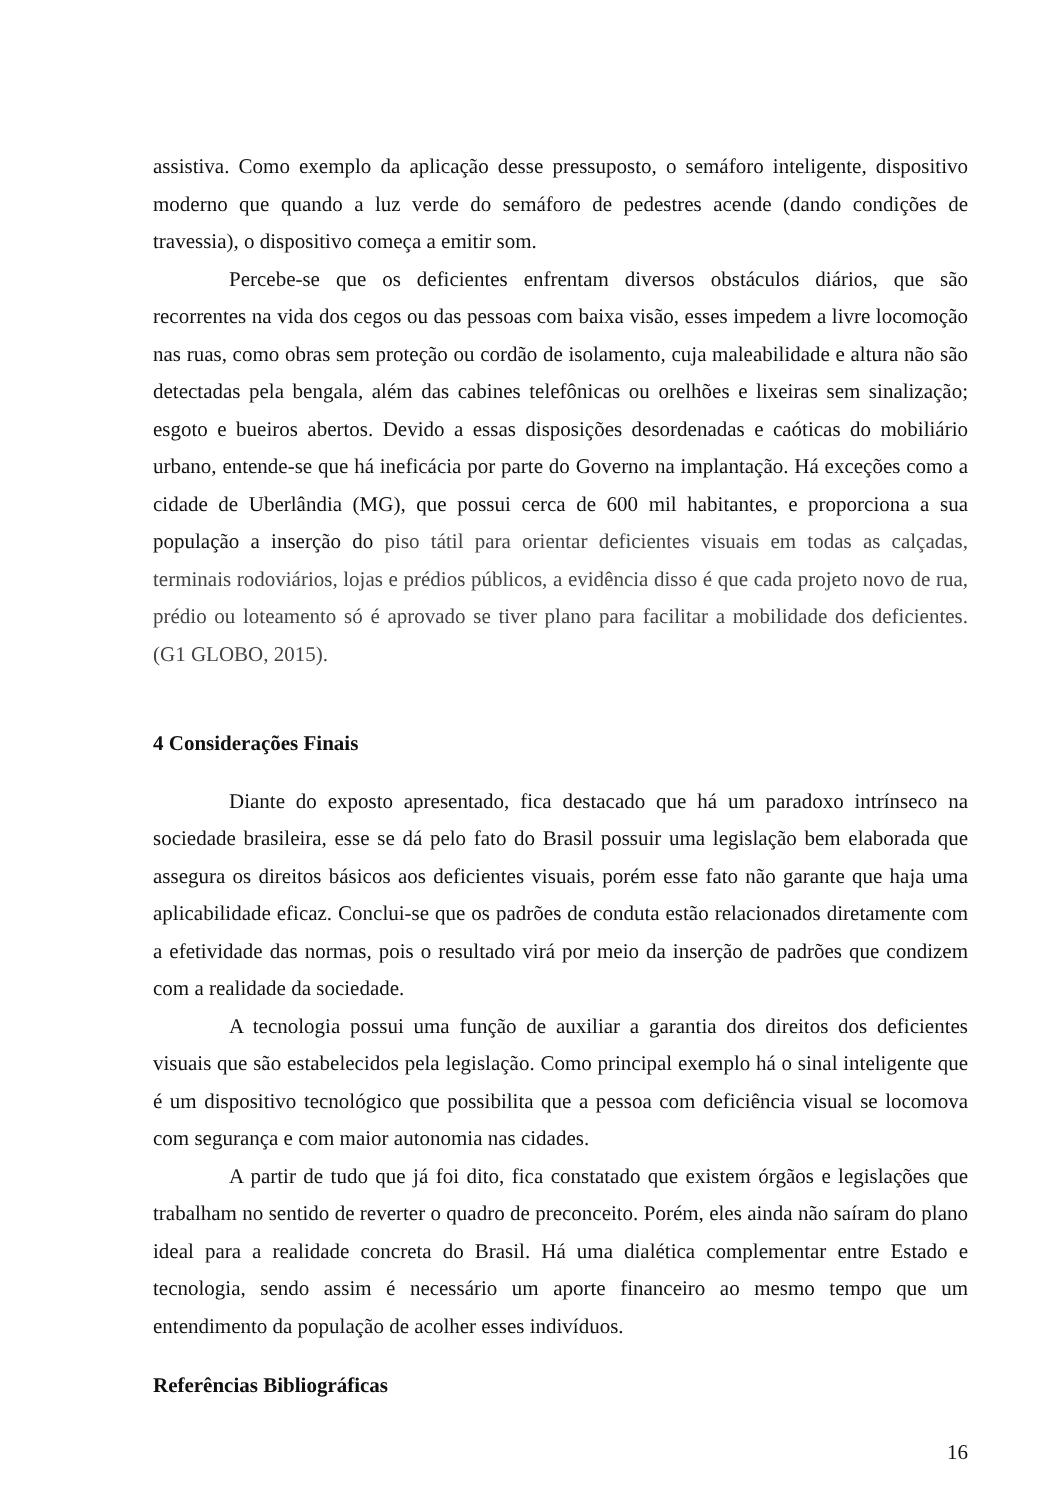assistiva. Como exemplo da aplicação desse pressuposto, o semáforo inteligente, dispositivo moderno que quando a luz verde do semáforo de pedestres acende (dando condições de travessia), o dispositivo começa a emitir som.
Percebe-se que os deficientes enfrentam diversos obstáculos diários, que são recorrentes na vida dos cegos ou das pessoas com baixa visão, esses impedem a livre locomoção nas ruas, como obras sem proteção ou cordão de isolamento, cuja maleabilidade e altura não são detectadas pela bengala, além das cabines telefônicas ou orelhões e lixeiras sem sinalização; esgoto e bueiros abertos. Devido a essas disposições desordenadas e caóticas do mobiliário urbano, entende-se que há ineficácia por parte do Governo na implantação. Há exceções como a cidade de Uberlândia (MG), que possui cerca de 600 mil habitantes, e proporciona a sua população a inserção do piso tátil para orientar deficientes visuais em todas as calçadas, terminais rodoviários, lojas e prédios públicos, a evidência disso é que cada projeto novo de rua, prédio ou loteamento só é aprovado se tiver plano para facilitar a mobilidade dos deficientes. (G1 GLOBO, 2015).
4 Considerações Finais
Diante do exposto apresentado, fica destacado que há um paradoxo intrínseco na sociedade brasileira, esse se dá pelo fato do Brasil possuir uma legislação bem elaborada que assegura os direitos básicos aos deficientes visuais, porém esse fato não garante que haja uma aplicabilidade eficaz. Conclui-se que os padrões de conduta estão relacionados diretamente com a efetividade das normas, pois o resultado virá por meio da inserção de padrões que condizem com a realidade da sociedade.
A tecnologia possui uma função de auxiliar a garantia dos direitos dos deficientes visuais que são estabelecidos pela legislação. Como principal exemplo há o sinal inteligente que é um dispositivo tecnológico que possibilita que a pessoa com deficiência visual se locomova com segurança e com maior autonomia nas cidades.
A partir de tudo que já foi dito, fica constatado que existem órgãos e legislações que trabalham no sentido de reverter o quadro de preconceito. Porém, eles ainda não saíram do plano ideal para a realidade concreta do Brasil. Há uma dialética complementar entre Estado e tecnologia, sendo assim é necessário um aporte financeiro ao mesmo tempo que um entendimento da população de acolher esses indivíduos.
Referências Bibliográficas
16